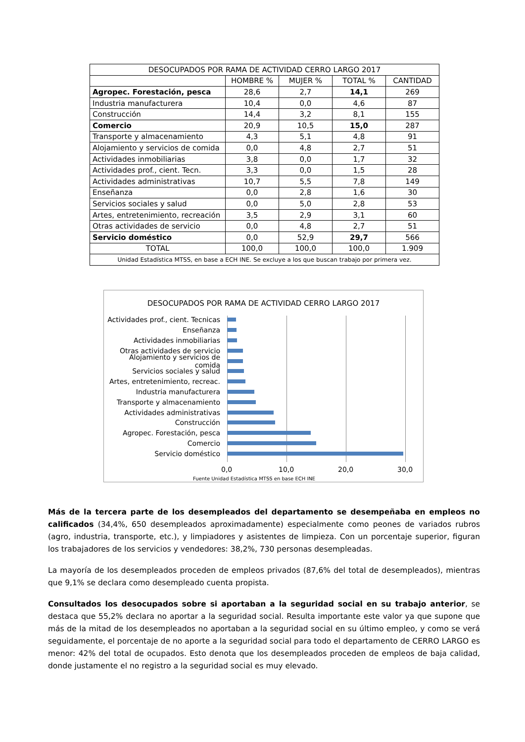| DESOCUPADOS POR RAMA DE ACTIVIDAD CERRO LARGO 2017 | | | | |
| | HOMBRE % | MUJER % | TOTAL % | CANTIDAD |
| Agropec. Forestación, pesca | 28,6 | 2,7 | 14,1 | 269 |
| Industria manufacturera | 10,4 | 0,0 | 4,6 | 87 |
| Construcción | 14,4 | 3,2 | 8,1 | 155 |
| Comercio | 20,9 | 10,5 | 15,0 | 287 |
| Transporte y almacenamiento | 4,3 | 5,1 | 4,8 | 91 |
| Alojamiento y servicios de comida | 0,0 | 4,8 | 2,7 | 51 |
| Actividades inmobiliarias | 3,8 | 0,0 | 1,7 | 32 |
| Actividades prof., cient. Tecn. | 3,3 | 0,0 | 1,5 | 28 |
| Actividades administrativas | 10,7 | 5,5 | 7,8 | 149 |
| Enseñanza | 0,0 | 2,8 | 1,6 | 30 |
| Servicios sociales y salud | 0,0 | 5,0 | 2,8 | 53 |
| Artes, entretenimiento, recreación | 3,5 | 2,9 | 3,1 | 60 |
| Otras actividades de servicio | 0,0 | 4,8 | 2,7 | 51 |
| Servicio doméstico | 0,0 | 52,9 | 29,7 | 566 |
| TOTAL | 100,0 | 100,0 | 100,0 | 1.909 |
| Unidad Estadística MTSS, en base a ECH INE. Se excluye a los que buscan trabajo por primera vez. | | | | |
DESOCUPADOS POR RAMA DE ACTIVIDAD CERRO LARGO 2017
Actividades prof., cient. Tecnicas
Enseñanza
Actividades inmobiliarias
Otras actividades de servicio
Alojamiento y servicios de comida
Servicios sociales y salud
Artes, entretenimiento, recreac.
Industria manufacturera
Transporte y almacenamiento
Actividades administrativas
Construcción
Agropec. Forestación, pesca
Comercio
Servicio doméstico
0,0 10,0 20,0 30,0
Fuente Unidad Estadística MTSS en base ECH INE
Más de la tercera parte de los desempleados del departamento se desempeñaba en empleos no calificados (34,4%, 650 desempleados aproximadamente) especialmente como peones de variados rubros (agro, industria, transporte, etc.), y limpiadores y asistentes de limpieza. Con un porcentaje superior, figuran los trabajadores de los servicios y vendedores: 38,2%, 730 personas desempleadas.
La mayoría de los desempleados proceden de empleos privados (87,6% del total de desempleados), mientras que 9,1% se declara como desempleado cuenta propista.
Consultados los desocupados sobre si aportaban a la seguridad social en su trabajo anterior, se destaca que 55,2% declara no aportar a la seguridad social. Resulta importante este valor ya que supone que más de la mitad de los desempleados no aportaban a la seguridad social en su último empleo, y como se verá seguidamente, el porcentaje de no aporte a la seguridad social para todo el departamento de CERRO LARGO es menor: 42% del total de ocupados. Esto denota que los desempleados proceden de empleos de baja calidad, donde justamente el no registro a la seguridad social es muy elevado.